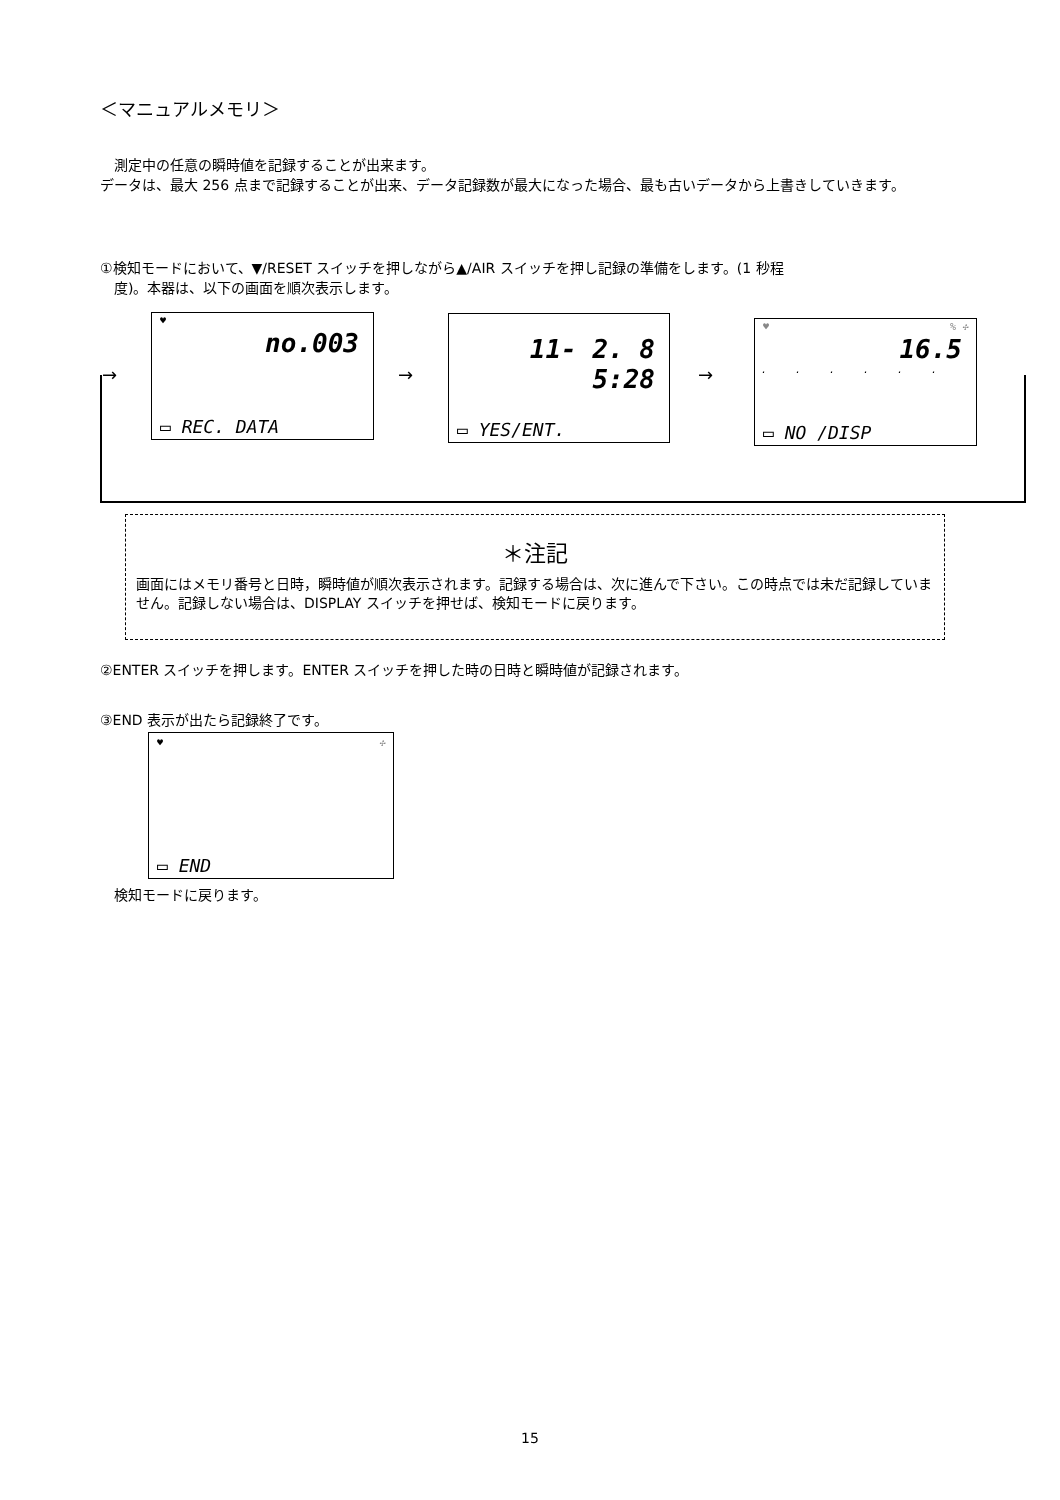＜マニュアルメモリ＞
　測定中の任意の瞬時値を記録することが出来ます。
データは、最大 256 点まで記録することが出来、データ記録数が最大になった場合、最も古いデータから上書きしていきます。
①検知モードにおいて、▼/RESET スイッチを押しながら▲/AIR スイッチを押し記録の準備をします。(1 秒程
　度)。本器は、以下の画面を順次表示します。
♥
no.003
▭ REC. DATA
→
11- 2. 8
5:28
▭ YES/ENT.
→
♥ % ✣
16.5
......
▭ NO /DISP
→
＊注記
画面にはメモリ番号と日時，瞬時値が順次表示されます。記録する場合は、次に進んで下さい。この時点では未だ記録していません。記録しない場合は、DISPLAY スイッチを押せば、検知モードに戻ります。
②ENTER スイッチを押します。ENTER スイッチを押した時の日時と瞬時値が記録されます。
③END 表示が出たら記録終了です。
♥ ✣
▭ END
　検知モードに戻ります。
15